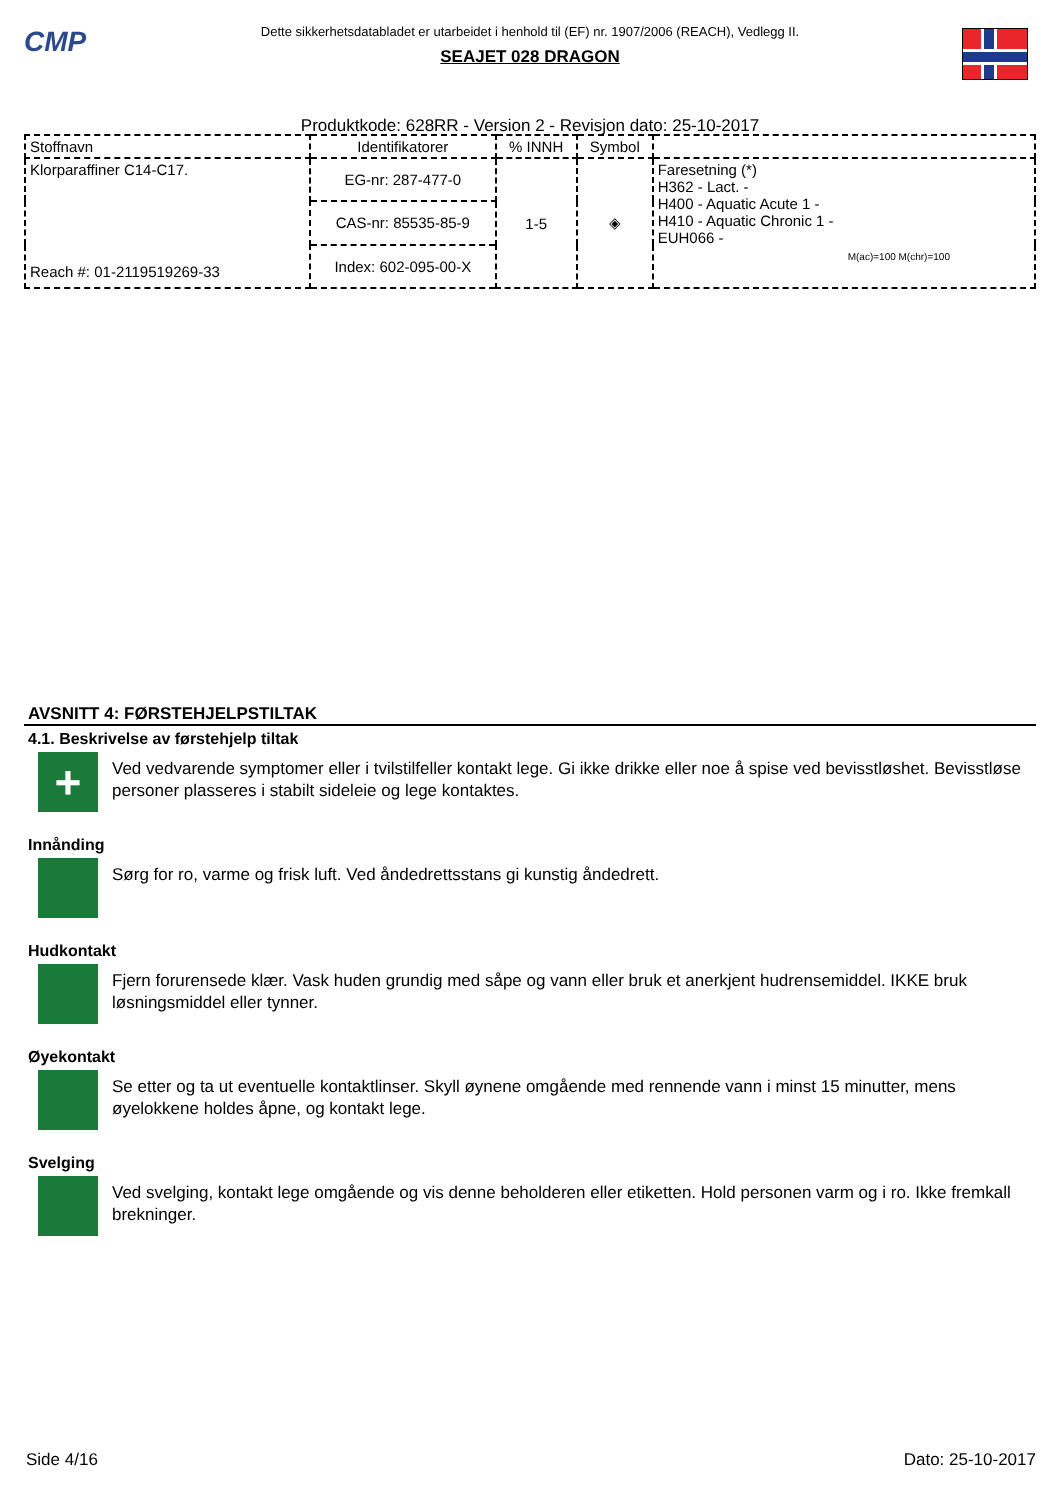CMP
Dette sikkerhetsdatabladet er utarbeidet i henhold til (EF) nr. 1907/2006 (REACH), Vedlegg II.
SEAJET 028 DRAGON
Produktkode: 628RR - Version 2 - Revisjon dato: 25-10-2017
| Stoffnavn | Identifikatorer | % INNH | Symbol | |
| --- | --- | --- | --- | --- |
| Klorparaffiner C14-C17. Reach #: 01-2119519269-33 | EG-nr: 287-477-0 | 1-5 | ◈ | Faresetning (*) H362 - Lact. - H400 - Aquatic Acute 1 - H410 - Aquatic Chronic 1 - EUH066 - M(ac)=100 M(chr)=100 |
| | CAS-nr: 85535-85-9 | | | |
| | Index: 602-095-00-X | | | |
AVSNITT 4: FØRSTEHJELPSTILTAK
4.1. Beskrivelse av førstehjelp tiltak
+
Ved vedvarende symptomer eller i tvilstilfeller kontakt lege. Gi ikke drikke eller noe å spise ved bevisstløshet. Bevisstløse personer plasseres i stabilt sideleie og lege kontaktes.
Innånding
Sørg for ro, varme og frisk luft. Ved åndedrettsstans gi kunstig åndedrett.
Hudkontakt
Fjern forurensede klær. Vask huden grundig med såpe og vann eller bruk et anerkjent hudrensemiddel. IKKE bruk løsningsmiddel eller tynner.
Øyekontakt
Se etter og ta ut eventuelle kontaktlinser. Skyll øynene omgående med rennende vann i minst 15 minutter, mens øyelokkene holdes åpne, og kontakt lege.
Svelging
Ved svelging, kontakt lege omgående og vis denne beholderen eller etiketten. Hold personen varm og i ro. Ikke fremkall brekninger.
Side 4/16 Dato: 25-10-2017